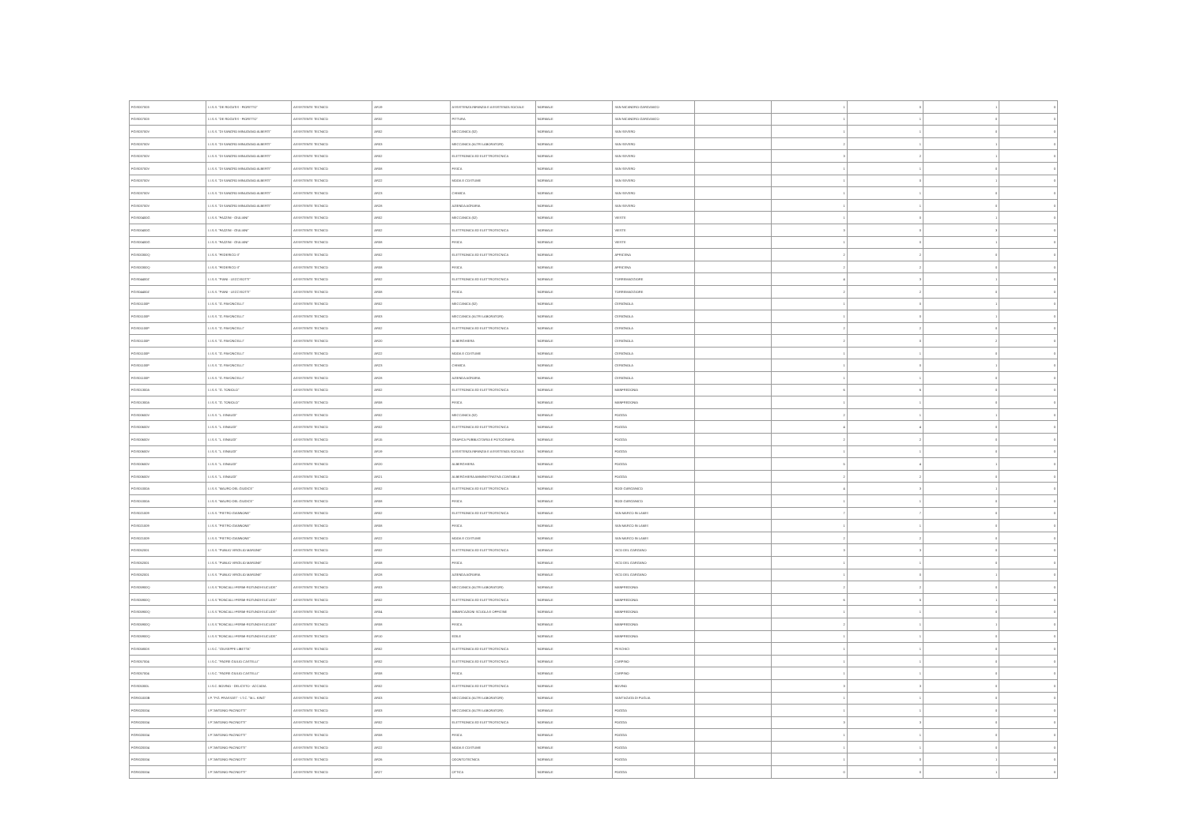| FGIS007003 | I.I.S.S. "DE ROGATIS - FIORITTO" | ASSISTENTE TECNICO | AR19 | ASSISTENZA INFANZIA E ASSISTENZA SOCIALE | NORMALE | SAN NICANDRO GARGANICO | | 1 | 0 | 1 | 0 |
| FGIS007003 | I.I.S.S. "DE ROGATIS - FIORITTO" | ASSISTENTE TECNICO | AR32 | PITTURA | NORMALE | SAN NICANDRO GARGANICO | | 1 | 1 | 0 | 0 |
| FGIS03700V | I.I.S.S. "DI SANGRO MINUZIANO ALBERTI" | ASSISTENTE TECNICO | AR02 | MECCANICA (02) | NORMALE | SAN SEVERO | | 1 | 1 | 0 | 0 |
| FGIS03700V | I.I.S.S. "DI SANGRO MINUZIANO ALBERTI" | ASSISTENTE TECNICO | AR03 | MECCANICA (ALTRI LABORATORI) | NORMALE | SAN SEVERO | | 2 | 1 | 1 | 0 |
| FGIS03700V | I.I.S.S. "DI SANGRO MINUZIANO ALBERTI" | ASSISTENTE TECNICO | AR02 | ELETTRONICA ED ELETTROTECNICA | NORMALE | SAN SEVERO | | 3 | 2 | 1 | 0 |
| FGIS03700V | I.I.S.S. "DI SANGRO MINUZIANO ALBERTI" | ASSISTENTE TECNICO | AR08 | FISICA | NORMALE | SAN SEVERO | | 1 | 1 | 0 | 0 |
| FGIS03700V | I.I.S.S. "DI SANGRO MINUZIANO ALBERTI" | ASSISTENTE TECNICO | AR22 | MODA E COSTUME | NORMALE | SAN SEVERO | | 1 | 0 | 1 | 0 |
| FGIS03700V | I.I.S.S. "DI SANGRO MINUZIANO ALBERTI" | ASSISTENTE TECNICO | AR23 | CHIMICA | NORMALE | SAN SEVERO | | 1 | 1 | 0 | 0 |
| FGIS03700V | I.I.S.S. "DI SANGRO MINUZIANO ALBERTI" | ASSISTENTE TECNICO | AR28 | AZIENDA AGRARIA | NORMALE | SAN SEVERO | | 1 | 1 | 0 | 0 |
| FGIS00400G | I.I.S.S. "FAZZINI - GIULIANI" | ASSISTENTE TECNICO | AR02 | MECCANICA (02) | NORMALE | VIESTE | | 1 | 0 | 1 | 0 |
| FGIS00400G | I.I.S.S. "FAZZINI - GIULIANI" | ASSISTENTE TECNICO | AR02 | ELETTRONICA ED ELETTROTECNICA | NORMALE | VIESTE | | 3 | 0 | 3 | 0 |
| FGIS00400G | I.I.S.S. "FAZZINI - GIULIANI" | ASSISTENTE TECNICO | AR08 | FISICA | NORMALE | VIESTE | | 1 | 0 | 1 | 0 |
| FGIS00300Q | I.I.S.S. "FEDERICO II" | ASSISTENTE TECNICO | AR02 | ELETTRONICA ED ELETTROTECNICA | NORMALE | APRICENA | | 2 | 2 | 0 | 0 |
| FGIS00300Q | I.I.S.S. "FEDERICO II" | ASSISTENTE TECNICO | AR08 | FISICA | NORMALE | APRICENA | | 2 | 2 | 0 | 0 |
| FGIS04400Z | I.I.S.S. "PIANI - LECCISOTTI" | ASSISTENTE TECNICO | AR02 | ELETTRONICA ED ELETTROTECNICA | NORMALE | TORREMAGGIORE | | 4 | 3 | 1 | 0 |
| FGIS04400Z | I.I.S.S. "PIANI - LECCISOTTI" | ASSISTENTE TECNICO | AR08 | FISICA | NORMALE | TORREMAGGIORE | | 2 | 2 | 0 | 0 |
| FGIS01100P | I.I.S.S. "G. PAVONCELLI" | ASSISTENTE TECNICO | AR02 | MECCANICA (02) | NORMALE | CERIGNOLA | | 1 | 0 | 1 | 0 |
| FGIS01100P | I.I.S.S. "G. PAVONCELLI" | ASSISTENTE TECNICO | AR03 | MECCANICA (ALTRI LABORATORI) | NORMALE | CERIGNOLA | | 1 | 0 | 1 | 0 |
| FGIS01100P | I.I.S.S. "G. PAVONCELLI" | ASSISTENTE TECNICO | AR02 | ELETTRONICA ED ELETTROTECNICA | NORMALE | CERIGNOLA | | 2 | 2 | 0 | 0 |
| FGIS01100P | I.I.S.S. "G. PAVONCELLI" | ASSISTENTE TECNICO | AR20 | ALBERGHIERA | NORMALE | CERIGNOLA | | 2 | 0 | 2 | 0 |
| FGIS01100P | I.I.S.S. "G. PAVONCELLI" | ASSISTENTE TECNICO | AR22 | MODA E COSTUME | NORMALE | CERIGNOLA | | 1 | 1 | 0 | 0 |
| FGIS01100P | I.I.S.S. "G. PAVONCELLI" | ASSISTENTE TECNICO | AR23 | CHIMICA | NORMALE | CERIGNOLA | | 1 | 0 | 1 | 0 |
| FGIS01100P | I.I.S.S. "G. PAVONCELLI" | ASSISTENTE TECNICO | AR28 | AZIENDA AGRARIA | NORMALE | CERIGNOLA | | 1 | 1 | 0 | 0 |
| FGIS01300A | I.I.S.S. "G. TONIOLO" | ASSISTENTE TECNICO | AR02 | ELETTRONICA ED ELETTROTECNICA | NORMALE | MANFREDONIA | | 6 | 6 | 0 | 0 |
| FGIS01300A | I.I.S.S. "G. TONIOLO" | ASSISTENTE TECNICO | AR08 | FISICA | NORMALE | MANFREDONIA | | 1 | 1 | 0 | 0 |
| FGIS00600V | I.I.S.S. "L. EINAUDI" | ASSISTENTE TECNICO | AR02 | MECCANICA (02) | NORMALE | FOGGIA | | 2 | 1 | 1 | 0 |
| FGIS00600V | I.I.S.S. "L. EINAUDI" | ASSISTENTE TECNICO | AR02 | ELETTRONICA ED ELETTROTECNICA | NORMALE | FOGGIA | | 4 | 4 | 0 | 0 |
| FGIS00600V | I.I.S.S. "L. EINAUDI" | ASSISTENTE TECNICO | AR15 | GRAFICA PUBBLICITARIA E FOTOGRAFIA | NORMALE | FOGGIA | | 2 | 2 | 0 | 0 |
| FGIS00600V | I.I.S.S. "L. EINAUDI" | ASSISTENTE TECNICO | AR19 | ASSISTENZA INFANZIA E ASSISTENZA SOCIALE | NORMALE | FOGGIA | | 1 | 1 | 0 | 0 |
| FGIS00600V | I.I.S.S. "L. EINAUDI" | ASSISTENTE TECNICO | AR20 | ALBERGHIERA | NORMALE | FOGGIA | | 5 | 4 | 1 | 0 |
| FGIS00600V | I.I.S.S. "L. EINAUDI" | ASSISTENTE TECNICO | AR21 | ALBERGHIERA AMMINISTRATIVA CONTABILE | NORMALE | FOGGIA | | 2 | 2 | 0 | 0 |
| FGIS01000A | I.I.S.S. "MAURO DEL GIUDICE" | ASSISTENTE TECNICO | AR02 | ELETTRONICA ED ELETTROTECNICA | NORMALE | RODI GARGANICO | | 4 | 3 | 1 | 0 |
| FGIS01000A | I.I.S.S. "MAURO DEL GIUDICE" | ASSISTENTE TECNICO | AR08 | FISICA | NORMALE | RODI GARGANICO | | 1 | 1 | 0 | 0 |
| FGIS021009 | I.I.S.S. "PIETRO GIANNONE" | ASSISTENTE TECNICO | AR02 | ELETTRONICA ED ELETTROTECNICA | NORMALE | SAN MARCO IN LAMIS | | 7 | 7 | 0 | 0 |
| FGIS021009 | I.I.S.S. "PIETRO GIANNONE" | ASSISTENTE TECNICO | AR08 | FISICA | NORMALE | SAN MARCO IN LAMIS | | 1 | 1 | 0 | 0 |
| FGIS021009 | I.I.S.S. "PIETRO GIANNONE" | ASSISTENTE TECNICO | AR22 | MODA E COSTUME | NORMALE | SAN MARCO IN LAMIS | | 2 | 2 | 0 | 0 |
| FGIS052001 | I.I.S.S. "PUBLIO VIRGILIO MARONE" | ASSISTENTE TECNICO | AR02 | ELETTRONICA ED ELETTROTECNICA | NORMALE | VICO DEL GARGANO | | 3 | 3 | 0 | 0 |
| FGIS052001 | I.I.S.S. "PUBLIO VIRGILIO MARONE" | ASSISTENTE TECNICO | AR08 | FISICA | NORMALE | VICO DEL GARGANO | | 1 | 1 | 0 | 0 |
| FGIS052001 | I.I.S.S. "PUBLIO VIRGILIO MARONE" | ASSISTENTE TECNICO | AR28 | AZIENDA AGRARIA | NORMALE | VICO DEL GARGANO | | 1 | 0 | 1 | 0 |
| FGIS05900Q | I.I.S.S."RONCALLI-FERMI-ROTUNDI-EUCLIDE" | ASSISTENTE TECNICO | AR03 | MECCANICA (ALTRI LABORATORI) | NORMALE | MANFREDONIA | | 2 | 2 | 0 | 0 |
| FGIS05900Q | I.I.S.S."RONCALLI-FERMI-ROTUNDI-EUCLIDE" | ASSISTENTE TECNICO | AR02 | ELETTRONICA ED ELETTROTECNICA | NORMALE | MANFREDONIA | | 6 | 5 | 1 | 0 |
| FGIS05900Q | I.I.S.S."RONCALLI-FERMI-ROTUNDI-EUCLIDE" | ASSISTENTE TECNICO | AR04 | IMBARCAZIONI SCUOLA E OFFICINE | NORMALE | MANFREDONIA | | 1 | 1 | 0 | 0 |
| FGIS05900Q | I.I.S.S."RONCALLI-FERMI-ROTUNDI-EUCLIDE" | ASSISTENTE TECNICO | AR08 | FISICA | NORMALE | MANFREDONIA | | 2 | 1 | 1 | 0 |
| FGIS05900Q | I.I.S.S."RONCALLI-FERMI-ROTUNDI-EUCLIDE" | ASSISTENTE TECNICO | AR10 | EDILE | NORMALE | MANFREDONIA | | 1 | 1 | 0 | 0 |
| FGIS05800X | I.I.S.C. "GIUSEPPE LIBETTA" | ASSISTENTE TECNICO | AR02 | ELETTRONICA ED ELETTROTECNICA | NORMALE | PESCHICI | | 1 | 1 | 0 | 0 |
| FGIS057004 | I.I.S.C. "PADRE GIULIO CASTELLI" | ASSISTENTE TECNICO | AR02 | ELETTRONICA ED ELETTROTECNICA | NORMALE | CARPINO | | 1 | 1 | 0 | 0 |
| FGIS057004 | I.I.S.C. "PADRE GIULIO CASTELLI" | ASSISTENTE TECNICO | AR08 | FISICA | NORMALE | CARPINO | | 1 | 1 | 0 | 0 |
| FGIS05300L | I.I.S.C. BOVINO - DELICETO - ACCADIA | ASSISTENTE TECNICO | AR02 | ELETTRONICA ED ELETTROTECNICA | NORMALE | BOVINO | | 3 | 3 | 0 | 0 |
| FGRI01000B | I.P. "P.G. FRASSATI" - I.T.C. "M.L. KING" | ASSISTENTE TECNICO | AR03 | MECCANICA (ALTRI LABORATORI) | NORMALE | SANT'AGATA DI PUGLIA | | 1 | 1 | 0 | 0 |
| FGRI020004 | I.P."ANTONIO PACINOTTI" | ASSISTENTE TECNICO | AR03 | MECCANICA (ALTRI LABORATORI) | NORMALE | FOGGIA | | 1 | 1 | 0 | 0 |
| FGRI020004 | I.P."ANTONIO PACINOTTI" | ASSISTENTE TECNICO | AR02 | ELETTRONICA ED ELETTROTECNICA | NORMALE | FOGGIA | | 3 | 3 | 0 | 0 |
| FGRI020004 | I.P."ANTONIO PACINOTTI" | ASSISTENTE TECNICO | AR08 | FISICA | NORMALE | FOGGIA | | 1 | 1 | 0 | 0 |
| FGRI020004 | I.P."ANTONIO PACINOTTI" | ASSISTENTE TECNICO | AR22 | MODA E COSTUME | NORMALE | FOGGIA | | 1 | 1 | 0 | 0 |
| FGRI020004 | I.P."ANTONIO PACINOTTI" | ASSISTENTE TECNICO | AR26 | ODONTOTECNICA | NORMALE | FOGGIA | | 1 | 0 | 1 | 0 |
| FGRI020004 | I.P."ANTONIO PACINOTTI" | ASSISTENTE TECNICO | AR27 | OTTICA | NORMALE | FOGGIA | | 0 | 0 | 1 | 0 |